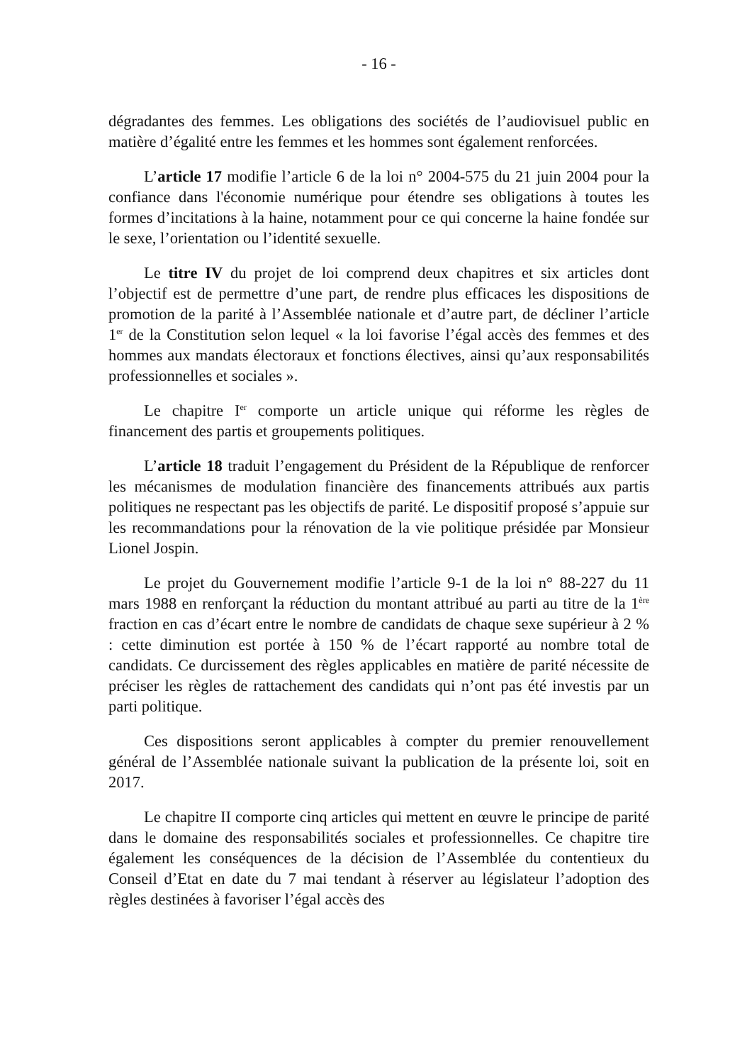- 16 -
dégradantes des femmes. Les obligations des sociétés de l’audiovisuel public en matière d’égalité entre les femmes et les hommes sont également renforcées.
L’article 17 modifie l’article 6 de la loi n° 2004-575 du 21 juin 2004 pour la confiance dans l'économie numérique pour étendre ses obligations à toutes les formes d’incitations à la haine, notamment pour ce qui concerne la haine fondée sur le sexe, l’orientation ou l’identité sexuelle.
Le titre IV du projet de loi comprend deux chapitres et six articles dont l’objectif est de permettre d’une part, de rendre plus efficaces les dispositions de promotion de la parité à l’Assemblée nationale et d’autre part, de décliner l’article 1<sup>er</sup> de la Constitution selon lequel « la loi favorise l’égal accès des femmes et des hommes aux mandats électoraux et fonctions électives, ainsi qu’aux responsabilités professionnelles et sociales ».
Le chapitre I<sup>er</sup> comporte un article unique qui réforme les règles de financement des partis et groupements politiques.
L’article 18 traduit l’engagement du Président de la République de renforcer les mécanismes de modulation financière des financements attribués aux partis politiques ne respectant pas les objectifs de parité. Le dispositif proposé s’appuie sur les recommandations pour la rénovation de la vie politique présidée par Monsieur Lionel Jospin.
Le projet du Gouvernement modifie l’article 9-1 de la loi n° 88-227 du 11 mars 1988 en renforçant la réduction du montant attribué au parti au titre de la 1<sup>ère</sup> fraction en cas d’écart entre le nombre de candidats de chaque sexe supérieur à 2 % : cette diminution est portée à 150 % de l’écart rapporté au nombre total de candidats. Ce durcissement des règles applicables en matière de parité nécessite de préciser les règles de rattachement des candidats qui n’ont pas été investis par un parti politique.
Ces dispositions seront applicables à compter du premier renouvellement général de l’Assemblée nationale suivant la publication de la présente loi, soit en 2017.
Le chapitre II comporte cinq articles qui mettent en œuvre le principe de parité dans le domaine des responsabilités sociales et professionnelles. Ce chapitre tire également les conséquences de la décision de l’Assemblée du contentieux du Conseil d’Etat en date du 7 mai tendant à réserver au législateur l’adoption des règles destinées à favoriser l’égal accès des